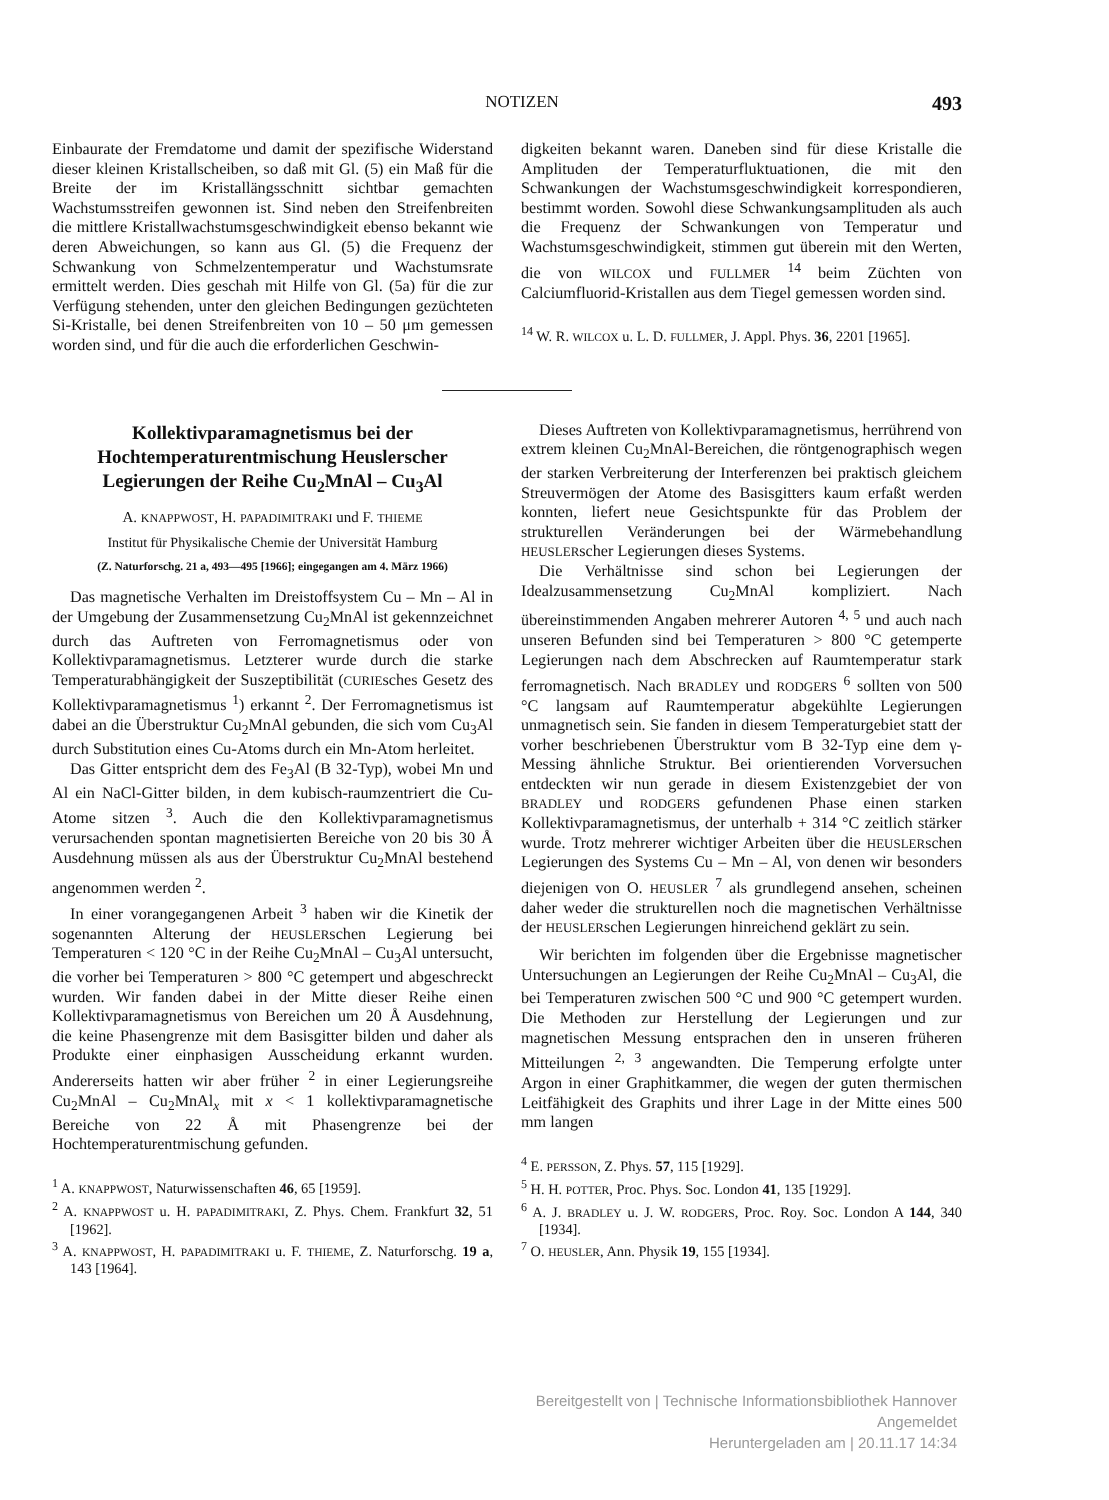NOTIZEN 493
Einbaurate der Fremdatome und damit der spezifische Widerstand dieser kleinen Kristallscheiben, so daß mit Gl. (5) ein Maß für die Breite der im Kristallängsschnitt sichtbar gemachten Wachstumsstreifen gewonnen ist. Sind neben den Streifenbreiten die mittlere Kristallwachstumsgeschwindigkeit ebenso bekannt wie deren Abweichungen, so kann aus Gl. (5) die Frequenz der Schwankung von Schmelzentemperatur und Wachstumsrate ermittelt werden. Dies geschah mit Hilfe von Gl. (5a) für die zur Verfügung stehenden, unter den gleichen Bedingungen gezüchteten Si-Kristalle, bei denen Streifenbreiten von 10 – 50 μm gemessen worden sind, und für die auch die erforderlichen Geschwin-
digkeiten bekannt waren. Daneben sind für diese Kristalle die Amplituden der Temperaturfluktuationen, die mit den Schwankungen der Wachstumsgeschwindigkeit korrespondieren, bestimmt worden. Sowohl diese Schwankungsamplituden als auch die Frequenz der Schwankungen von Temperatur und Wachstumsgeschwindigkeit, stimmen gut überein mit den Werten, die von WILCOX und FULLMER <sup>14</sup> beim Züchten von Calciumfluorid-Kristallen aus dem Tiegel gemessen worden sind.
<sup>14</sup> W. R. WILCOX u. L. D. FULLMER, J. Appl. Phys. 36, 2201 [1965].
Kollektivparamagnetismus bei der Hochtemperaturentmischung Heuslerscher Legierungen der Reihe Cu<sub>2</sub>MnAl – Cu<sub>3</sub>Al
A. KNAPPWOST, H. PAPADIMITRAKI und F. THIEME
Institut für Physikalische Chemie der Universität Hamburg
(Z. Naturforschg. 21 a, 493—495 [1966]; eingegangen am 4. März 1966)
Das magnetische Verhalten im Dreistoffsystem Cu – Mn – Al in der Umgebung der Zusammensetzung Cu<sub>2</sub>MnAl ist gekennzeichnet durch das Auftreten von Ferromagnetismus oder von Kollektivparamagnetismus. Letzterer wurde durch die starke Temperaturabhängigkeit der Suszeptibilität (CURIEsches Gesetz des Kollektivparamagnetismus <sup>1</sup>) erkannt <sup>2</sup>. Der Ferromagnetismus ist dabei an die Überstruktur Cu<sub>2</sub>MnAl gebunden, die sich vom Cu<sub>3</sub>Al durch Substitution eines Cu-Atoms durch ein Mn-Atom herleitet.
Das Gitter entspricht dem des Fe<sub>3</sub>Al (B 32-Typ), wobei Mn und Al ein NaCl-Gitter bilden, in dem kubisch-raumzentriert die Cu-Atome sitzen <sup>3</sup>. Auch die den Kollektivparamagnetismus verursachenden spontan magnetisierten Bereiche von 20 bis 30 Å Ausdehnung müssen als aus der Überstruktur Cu<sub>2</sub>MnAl bestehend angenommen werden <sup>2</sup>.
In einer vorangegangenen Arbeit <sup>3</sup> haben wir die Kinetik der sogenannten Alterung der HEUSLERschen Legierung bei Temperaturen < 120 °C in der Reihe Cu<sub>2</sub>MnAl – Cu<sub>3</sub>Al untersucht, die vorher bei Temperaturen > 800 °C getempert und abgeschreckt wurden. Wir fanden dabei in der Mitte dieser Reihe einen Kollektivparamagnetismus von Bereichen um 20 Å Ausdehnung, die keine Phasengrenze mit dem Basisgitter bilden und daher als Produkte einer einphasigen Ausscheidung erkannt wurden. Andererseits hatten wir aber früher <sup>2</sup> in einer Legierungsreihe Cu<sub>2</sub>MnAl – Cu<sub>2</sub>MnAl<sub>x</sub> mit x < 1 kollektivparamagnetische Bereiche von 22 Å mit Phasengrenze bei der Hochtemperaturentmischung gefunden.
<sup>1</sup> A. KNAPPWOST, Naturwissenschaften 46, 65 [1959].
<sup>2</sup> A. KNAPPWOST u. H. PAPADIMITRAKI, Z. Phys. Chem. Frankfurt 32, 51 [1962].
<sup>3</sup> A. KNAPPWOST, H. PAPADIMITRAKI u. F. THIEME, Z. Naturforschg. 19 a, 143 [1964].
Dieses Auftreten von Kollektivparamagnetismus, herrührend von extrem kleinen Cu<sub>2</sub>MnAl-Bereichen, die röntgenographisch wegen der starken Verbreiterung der Interferenzen bei praktisch gleichem Streuvermögen der Atome des Basisgitters kaum erfaßt werden konnten, liefert neue Gesichtspunkte für das Problem der strukturellen Veränderungen bei der Wärmebehandlung HEUSLERscher Legierungen dieses Systems.
Die Verhältnisse sind schon bei Legierungen der Idealzusammensetzung Cu<sub>2</sub>MnAl kompliziert. Nach übereinstimmenden Angaben mehrerer Autoren <sup>4, 5</sup> und auch nach unseren Befunden sind bei Temperaturen > 800 °C getemperte Legierungen nach dem Abschrecken auf Raumtemperatur stark ferromagnetisch. Nach BRADLEY und RODGERS <sup>6</sup> sollten von 500 °C langsam auf Raumtemperatur abgekühlte Legierungen unmagnetisch sein. Sie fanden in diesem Temperaturgebiet statt der vorher beschriebenen Überstruktur vom B 32-Typ eine dem γ-Messing ähnliche Struktur. Bei orientierenden Vorversuchen entdeckten wir nun gerade in diesem Existenzgebiet der von BRADLEY und RODGERS gefundenen Phase einen starken Kollektivparamagnetismus, der unterhalb + 314 °C zeitlich stärker wurde. Trotz mehrerer wichtiger Arbeiten über die HEUSLERschen Legierungen des Systems Cu – Mn – Al, von denen wir besonders diejenigen von O. HEUSLER <sup>7</sup> als grundlegend ansehen, scheinen daher weder die strukturellen noch die magnetischen Verhältnisse der HEUSLERschen Legierungen hinreichend geklärt zu sein.
Wir berichten im folgenden über die Ergebnisse magnetischer Untersuchungen an Legierungen der Reihe Cu<sub>2</sub>MnAl – Cu<sub>3</sub>Al, die bei Temperaturen zwischen 500 °C und 900 °C getempert wurden. Die Methoden zur Herstellung der Legierungen und zur magnetischen Messung entsprachen den in unseren früheren Mitteilungen <sup>2, 3</sup> angewandten. Die Temperung erfolgte unter Argon in einer Graphitkammer, die wegen der guten thermischen Leitfähigkeit des Graphits und ihrer Lage in der Mitte eines 500 mm langen
<sup>4</sup> E. PERSSON, Z. Phys. 57, 115 [1929].
<sup>5</sup> H. H. POTTER, Proc. Phys. Soc. London 41, 135 [1929].
<sup>6</sup> A. J. BRADLEY u. J. W. RODGERS, Proc. Roy. Soc. London A 144, 340 [1934].
<sup>7</sup> O. HEUSLER, Ann. Physik 19, 155 [1934].
Bereitgestellt von | Technische Informationsbibliothek Hannover
Angemeldet
Heruntergeladen am | 20.11.17 14:34